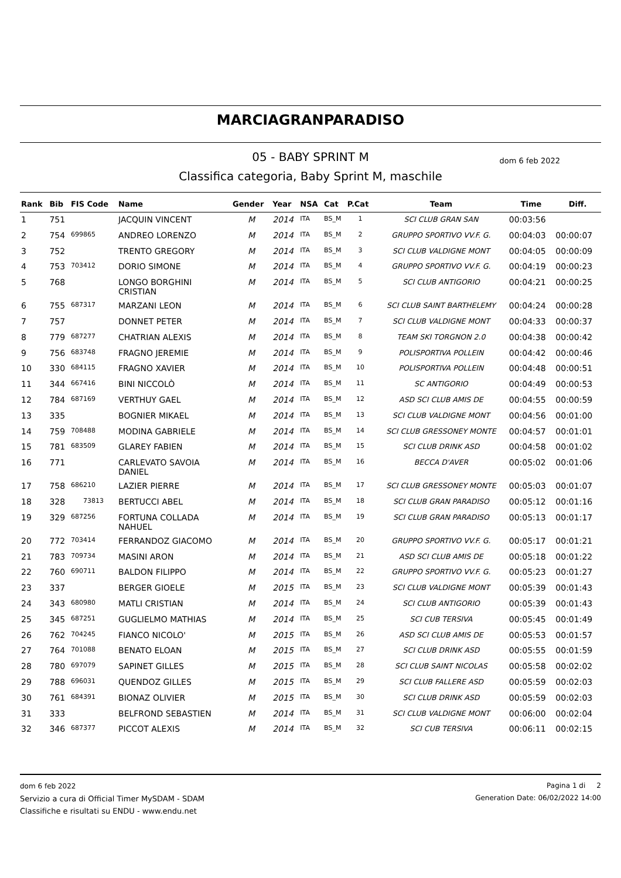MARCIAGRANPARADISO
05 - BABY SPRINT M dom 6 feb 2022
Classifica categoria, Baby Sprint M, maschile
| Rank | Bib | FIS Code | Name | Gender | Year | NSA | Cat | P.Cat | Team | Time | Diff. |
| --- | --- | --- | --- | --- | --- | --- | --- | --- | --- | --- | --- |
| 1 | 751 | | JACQUIN VINCENT | M | 2014 | ITA | BS_M | 1 | SCI CLUB GRAN SAN | 00:03:56 | |
| 2 | 754 | 699865 | ANDREO LORENZO | M | 2014 | ITA | BS_M | 2 | GRUPPO SPORTIVO VV.F. G. | 00:04:03 | 00:00:07 |
| 3 | 752 | | TRENTO GREGORY | M | 2014 | ITA | BS_M | 3 | SCI CLUB VALDIGNE MONT | 00:04:05 | 00:00:09 |
| 4 | 753 | 703412 | DORIO SIMONE | M | 2014 | ITA | BS_M | 4 | GRUPPO SPORTIVO VV.F. G. | 00:04:19 | 00:00:23 |
| 5 | 768 | | LONGO BORGHINI CRISTIAN | M | 2014 | ITA | BS_M | 5 | SCI CLUB ANTIGORIO | 00:04:21 | 00:00:25 |
| 6 | 755 | 687317 | MARZANI LEON | M | 2014 | ITA | BS_M | 6 | SCI CLUB SAINT BARTHELEMY | 00:04:24 | 00:00:28 |
| 7 | 757 | | DONNET PETER | M | 2014 | ITA | BS_M | 7 | SCI CLUB VALDIGNE MONT | 00:04:33 | 00:00:37 |
| 8 | 779 | 687277 | CHATRIAN ALEXIS | M | 2014 | ITA | BS_M | 8 | TEAM SKI TORGNON 2.0 | 00:04:38 | 00:00:42 |
| 9 | 756 | 683748 | FRAGNO JEREMIE | M | 2014 | ITA | BS_M | 9 | POLISPORTIVA POLLEIN | 00:04:42 | 00:00:46 |
| 10 | 330 | 684115 | FRAGNO XAVIER | M | 2014 | ITA | BS_M | 10 | POLISPORTIVA POLLEIN | 00:04:48 | 00:00:51 |
| 11 | 344 | 667416 | BINI NICCOLÒ | M | 2014 | ITA | BS_M | 11 | SC ANTIGORIO | 00:04:49 | 00:00:53 |
| 12 | 784 | 687169 | VERTHUY GAEL | M | 2014 | ITA | BS_M | 12 | ASD SCI CLUB AMIS DE | 00:04:55 | 00:00:59 |
| 13 | 335 | | BOGNIER MIKAEL | M | 2014 | ITA | BS_M | 13 | SCI CLUB VALDIGNE MONT | 00:04:56 | 00:01:00 |
| 14 | 759 | 708488 | MODINA GABRIELE | M | 2014 | ITA | BS_M | 14 | SCI CLUB GRESSONEY MONTE | 00:04:57 | 00:01:01 |
| 15 | 781 | 683509 | GLAREY FABIEN | M | 2014 | ITA | BS_M | 15 | SCI CLUB DRINK ASD | 00:04:58 | 00:01:02 |
| 16 | 771 | | CARLEVATO SAVOIA DANIEL | M | 2014 | ITA | BS_M | 16 | BECCA D'AVER | 00:05:02 | 00:01:06 |
| 17 | 758 | 686210 | LAZIER PIERRE | M | 2014 | ITA | BS_M | 17 | SCI CLUB GRESSONEY MONTE | 00:05:03 | 00:01:07 |
| 18 | 328 | 73813 | BERTUCCI ABEL | M | 2014 | ITA | BS_M | 18 | SCI CLUB GRAN PARADISO | 00:05:12 | 00:01:16 |
| 19 | 329 | 687256 | FORTUNA COLLADA NAHUEL | M | 2014 | ITA | BS_M | 19 | SCI CLUB GRAN PARADISO | 00:05:13 | 00:01:17 |
| 20 | 772 | 703414 | FERRANDOZ GIACOMO | M | 2014 | ITA | BS_M | 20 | GRUPPO SPORTIVO VV.F. G. | 00:05:17 | 00:01:21 |
| 21 | 783 | 709734 | MASINI ARON | M | 2014 | ITA | BS_M | 21 | ASD SCI CLUB AMIS DE | 00:05:18 | 00:01:22 |
| 22 | 760 | 690711 | BALDON FILIPPO | M | 2014 | ITA | BS_M | 22 | GRUPPO SPORTIVO VV.F. G. | 00:05:23 | 00:01:27 |
| 23 | 337 | | BERGER GIOELE | M | 2015 | ITA | BS_M | 23 | SCI CLUB VALDIGNE MONT | 00:05:39 | 00:01:43 |
| 24 | 343 | 680980 | MATLI CRISTIAN | M | 2014 | ITA | BS_M | 24 | SCI CLUB ANTIGORIO | 00:05:39 | 00:01:43 |
| 25 | 345 | 687251 | GUGLIELMO MATHIAS | M | 2014 | ITA | BS_M | 25 | SCI CUB TERSIVA | 00:05:45 | 00:01:49 |
| 26 | 762 | 704245 | FIANCO NICOLO' | M | 2015 | ITA | BS_M | 26 | ASD SCI CLUB AMIS DE | 00:05:53 | 00:01:57 |
| 27 | 764 | 701088 | BENATO ELOAN | M | 2015 | ITA | BS_M | 27 | SCI CLUB DRINK ASD | 00:05:55 | 00:01:59 |
| 28 | 780 | 697079 | SAPINET GILLES | M | 2015 | ITA | BS_M | 28 | SCI CLUB SAINT NICOLAS | 00:05:58 | 00:02:02 |
| 29 | 788 | 696031 | QUENDOZ GILLES | M | 2015 | ITA | BS_M | 29 | SCI CLUB FALLERE ASD | 00:05:59 | 00:02:03 |
| 30 | 761 | 684391 | BIONAZ OLIVIER | M | 2015 | ITA | BS_M | 30 | SCI CLUB DRINK ASD | 00:05:59 | 00:02:03 |
| 31 | 333 | | BELFROND SEBASTIEN | M | 2014 | ITA | BS_M | 31 | SCI CLUB VALDIGNE MONT | 00:06:00 | 00:02:04 |
| 32 | 346 | 687377 | PICCOT ALEXIS | M | 2014 | ITA | BS_M | 32 | SCI CUB TERSIVA | 00:06:11 | 00:02:15 |
dom 6 feb 2022
Servizio a cura di Official Timer MySDAM - SDAM
Classifiche e risultati su ENDU - www.endu.net
Pagina 1 di 2
Generation Date: 06/02/2022 14:00